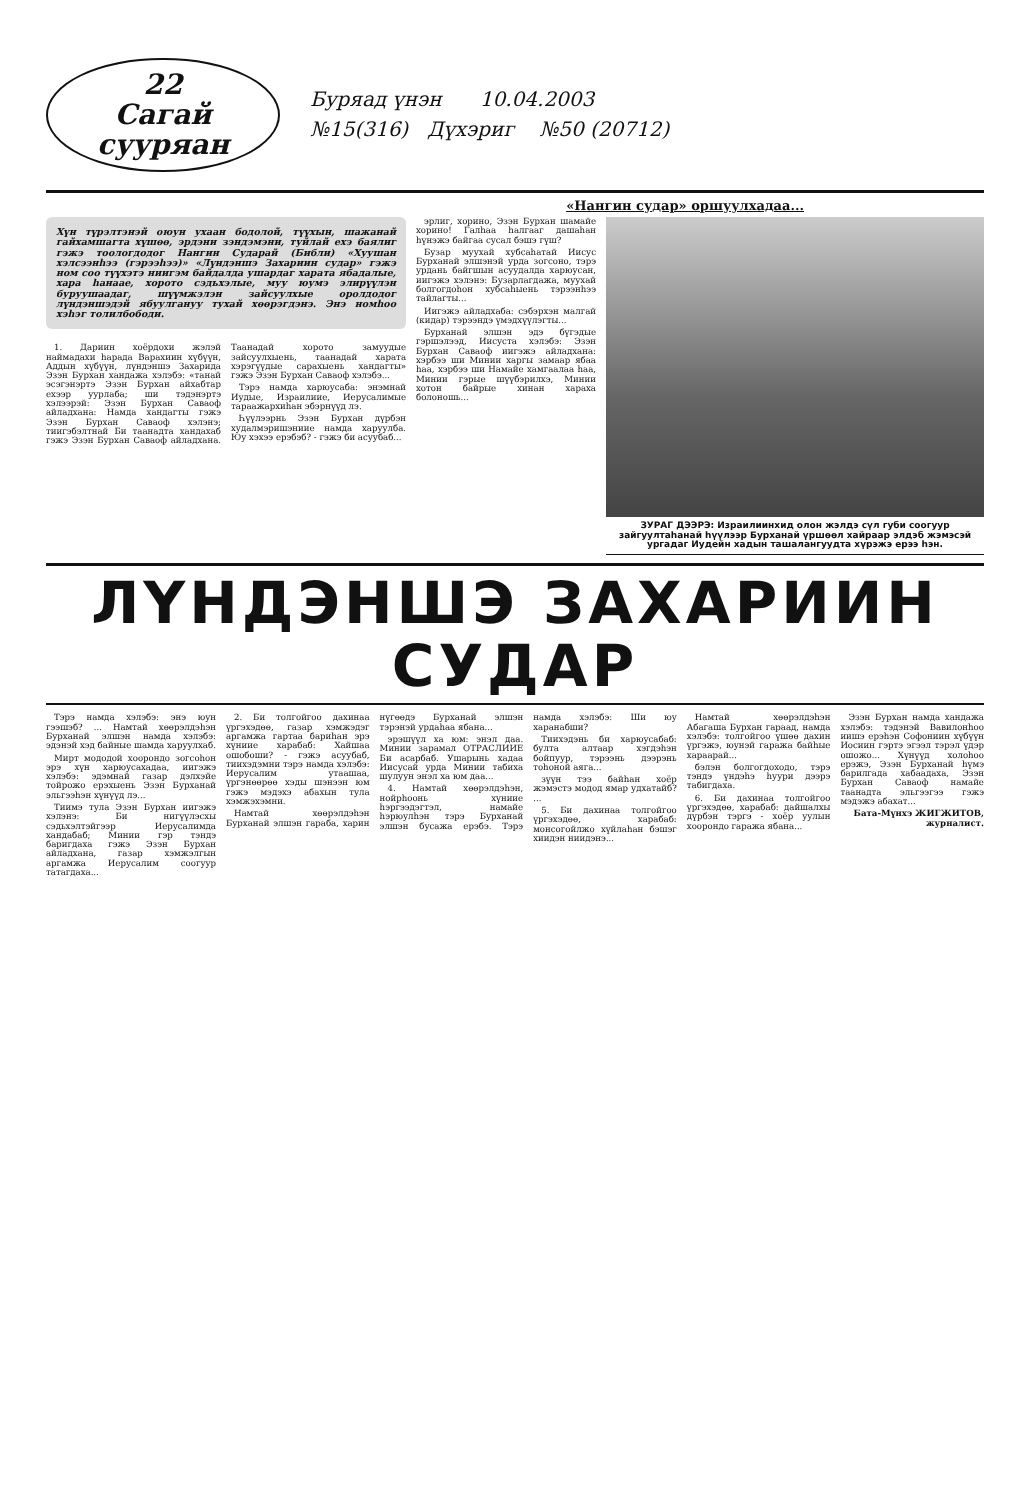22
Сагай сууряан
Буряад үнэн 10.04.2003
№15(316) Дүхэриг №50 (20712)
«Нангин судар» оршуулхадаа...
Хүн түрэлтэнэй оюун ухаан бодолой, түүхын, шажанай гайхамшагта хүшөө, эрдэни зэндэмэни, туйлай ехэ баялиг гэжэ тоологдодог Нангин Сударай (Библи) «Хуушан хэлсээнһээ (гэрээһээ)» «Лүндэншэ Захариин судар» гэжэ ном соо түүхэтэ ниигэм байдалда ушардаг харата ябадалые, хара һанаае, хорото сэдьхэлые, муу юумэ элирүүлэн буруушаадаг, шүүмжэлэн зайсуулхые оролдодог лүндэншэдэй ябуулгануу тухай хөөрэгдэнэ. Энэ номһоо хэһэг толилбободи.
1. Дариин хоёрдохи жэлэй наймадахи һарада Варахиин хүбүүн, Аддын хүбүүн, лүндэншэ Захарида Эзэн Бурхан хандажа хэлэбэ: «танай эсэгэнэртэ Эзэн Бурхан айхабтар ехээр уурлаба; ши тэдэнэртэ хэлээрэй: Эзэн Бурхан Саваоф айладхана: Намда хандагты гэжэ Эзэн Бурхан Саваоф хэлэнэ; тиигэбэлтнай Би таанадта хандахаб гэжэ Эзэн Бурхан Саваоф айладхана. Таанадай хорото замуудые зайсуулхыень, таанадай харата хэрэгүүдые сарахыень хандагты» гэжэ Эзэн Бурхан Саваоф хэлэбэ...
Тэрэ намда харюусаба: энэмнай Иудые, Израилиие, Иерусалимые тараажархиһан эбэрнүүд лэ.
Һүүлээрнь Эзэн Бурхан дүрбэн худалмэришэниие намда харуулба. Юу хэхээ ерэбэб? - гэжэ би асуубаб...
эрлиг, хорино, Эзэн Бурхан шамайе хорино! Галһаа һалгааг дашаһан һүнэжэ байгаа сусал бэшэ гүш?
Бузар муухай хубсаһатай Иисус Бурханай элшэнэй урда зогсоно, тэрэ урдань байгшын асуудалда харюусан, иигэжэ хэлэнэ: Бузарлагдажа, муухай болгогдоһон хубсаһыень тэрээнһээ тайлагты...
Иигэжэ айладхаба: сэбэрхэн малгай (кидар) тэрээндэ үмэдхүүлэгты...
Бурханай элшэн эдэ бүгэдые гэршэлээд, Иисуста хэлэбэ: Эзэн Бурхан Саваоф иигэжэ айладхана: хэрбээ ши Минии харгы замаар ябаа һаа, хэрбээ ши Намайе хамгаалаа һаа, Минии гэрые шүүбэрилхэ, Минии хотон байрые хинан хараха болоношь...
ЗУРАГ ДЭЭРЭ: Израилиинхид олон жэлдэ сүл губи соогуур зайгуултаһанай һүүлээр Бурханай үршөөл хайраар элдэб жэмэсэй ургадаг Иудейн хадын ташалангуудта хүрэжэ ерээ һэн.
ЛҮНДЭНШЭ ЗАХАРИИН СУДАР
Тэрэ намда хэлэбэ: энэ юун гээшэб? ... Намтай хөөрэлдэһэн Бурханай элшэн намда хэлэбэ: эдэнэй хэд байные шамда харуулхаб.
Мирт мододой хоорондо зогсоһон эрэ хүн харюусахадаа, иигэжэ хэлэбэ: эдэмнай газар дэлхэйе тойрожо ерэхыень Эзэн Бурханай эльгээһэн хүнүүд лэ...
Тиимэ тула Эзэн Бурхан иигэжэ хэлэнэ: Би нигүүлэсхы сэдьхэлтэйгээр Иерусалимда хандабаб; Минии гэр тэндэ баригдаха гэжэ Эзэн Бурхан айладхана, газар хэмжэлгын аргамжа Иерусалим соогуур татагдаха...
2. Би толгойгоо дахинаа үргэхэдөө, газар хэмжэдэг аргамжа гартаа бариһан эрэ хүниие харабаб: Хайшаа ошобоши? - гэжэ асуубаб, тиихэдэмни тэрэ намда хэлэбэ: Иерусалим утаашаа, үргэнөөрөө хэды шэнээн юм гэжэ мэдэхэ абахын тула хэмжэхэмни.
Намтай хөөрэлдэһэн Бурханай элшэн гараба, харин нүгөөдэ Бурханай элшэн тэрэнэй урдаһаа ябана...
эрэшүүл ха юм: энэл даа. Минии зарамал ОТРАСЛИИЕ Би асарбаб. Ушарынь хадаа Иисусай урда Минии табиха шулуун энэл ха юм даа...
4. Намтай хөөрэлдэһэн, нойрһоонь хүниие һэргээдэгтэл, намайе һэрюулһэн тэрэ Бурханай элшэн бусажа ерэбэ. Тэрэ намда хэлэбэ: Ши юу харанабши?
Тиихэдэнь би харюусабаб: булта алтаар хэгдэһэн бойпуур, тэрээнь дээрэнь тоһоной аяга...
зүүн тээ байһан хоёр жэмэстэ модод ямар удхатайб? ...
5. Би дахинаа толгойгоо үргэхэдөө, харабаб: монсогойлжо хүйлаһан бэшэг хиидэн ниидэнэ...
Намтай хөөрэлдэһэн Абагаша Бурхан гараад, намда хэлэбэ: толгойгоо үшөө дахин үргэжэ, юунэй гаража байһые хараарай...
бэлэн болгогдоходо, тэрэ тэндэ үндэһэ һуури дээрэ табигдаха.
6. Би дахинаа толгойгоо үргэхэдөө, харабаб: дайшалхы дүрбэн тэргэ - хоёр уулын хоорондо гаража ябана...
Эзэн Бурхан намда хандажа хэлэбэ: тэдэнэй Вавилонһоо иишэ ерэһэн Софониин хүбүүн Иосиин гэртэ эгээл тэрэл үдэр ошожо... Хүнүүд холоһоо ерэжэ, Эзэн Бурханай һүмэ барилгада хабаадаха, Эзэн Бурхан Саваоф намайе таанадта эльгээгээ гэжэ мэдэжэ абахат...
Бата-Мүнхэ ЖИГЖИТОВ, журналист.